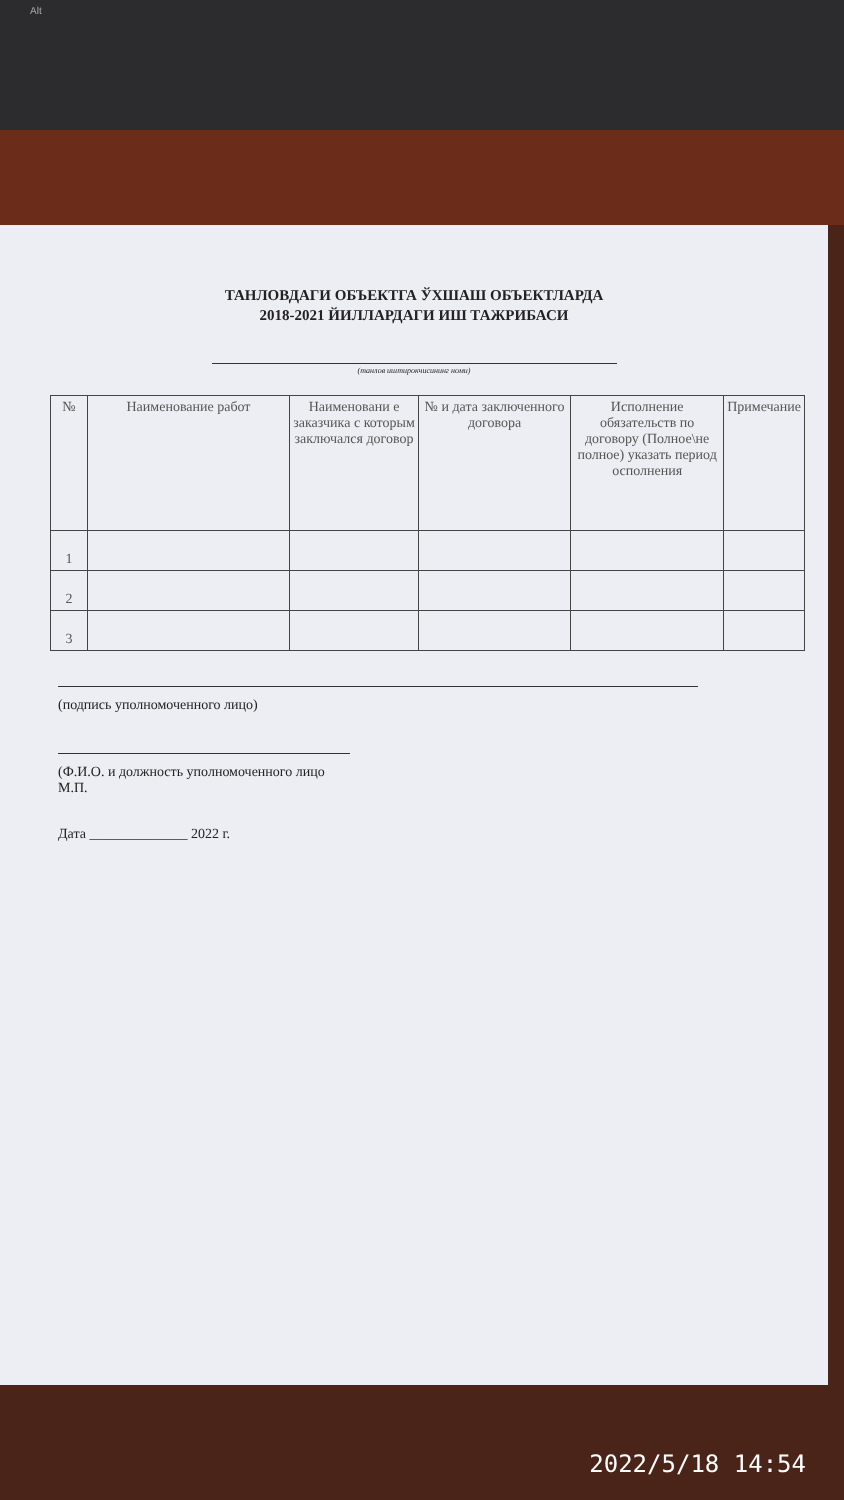Alt
ТАНЛОВДАГИ ОБЪЕКТГА ЎХШАШ ОБЪЕКТЛАРДА
2018-2021 ЙИЛЛАРДАГИ ИШ ТАЖРИБАСИ
(танлов иштирокчисининг номи)
| № | Наименование работ | Наименовани е заказчика с которым заключался договор | № и дата заключенного договора | Исполнение обязательств по договору (Полное\не полное) указать период осполнения | Примечание |
| --- | --- | --- | --- | --- | --- |
| 1 | | | | | |
| 2 | | | | | |
| 3 | | | | | |
(подпись уполномоченного лицо)
(Ф.И.О. и должность уполномоченного лицо
М.П.
Дата ______________ 2022 г.
2022/5/18 14:54